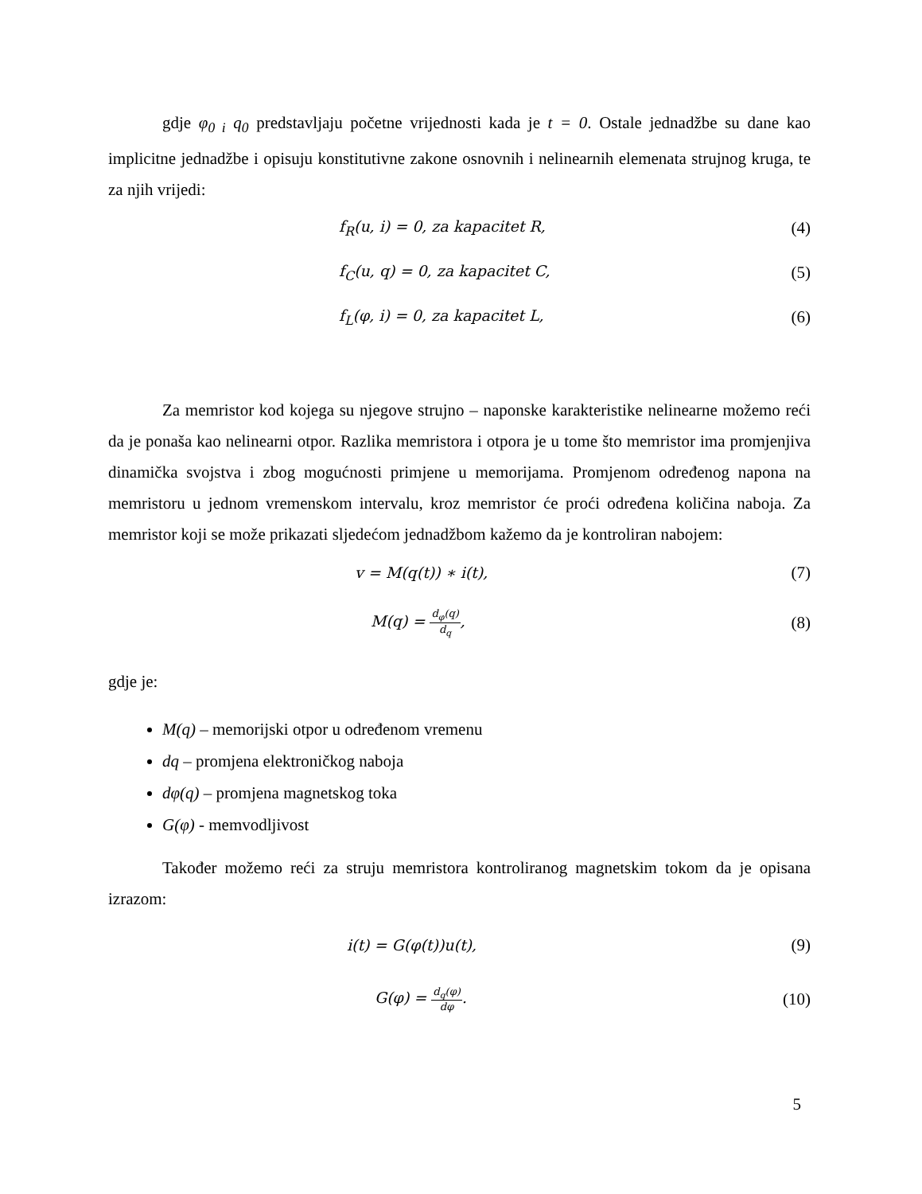gdje φ<sub>0 i</sub> q<sub>0</sub> predstavljaju početne vrijednosti kada je t = 0. Ostale jednadžbe su dane kao implicitne jednadžbe i opisuju konstitutivne zakone osnovnih i nelinearnih elemenata strujnog kruga, te za njih vrijedi:
f<sub>R</sub>(u, i) = 0, za kapacitet R, (4)
f<sub>C</sub>(u, q) = 0, za kapacitet C, (5)
f<sub>L</sub>(φ, i) = 0, za kapacitet L, (6)
Za memristor kod kojega su njegove strujno – naponske karakteristike nelinearne možemo reći da je ponaša kao nelinearni otpor. Razlika memristora i otpora je u tome što memristor ima promjenjiva dinamička svojstva i zbog mogućnosti primjene u memorijama. Promjenom određenog napona na memristoru u jednom vremenskom intervalu, kroz memristor će proći određena količina naboja. Za memristor koji se može prikazati sljedećom jednadžbom kažemo da je kontroliran nabojem:
v = M(q(t)) ∗ i(t), (7)
M(q) = d<sub>φ</sub>(q) d<sub>q</sub>, (8)
gdje je:
M(q) – memorijski otpor u određenom vremenu
dq – promjena elektroničkog naboja
dφ(q) – promjena magnetskog toka
G(φ) - memvodljivost
Također možemo reći za struju memristora kontroliranog magnetskim tokom da je opisana izrazom:
i(t) = G(φ(t))u(t), (9)
G(φ) = d<sub>q</sub>(φ) dφ. (10)
5